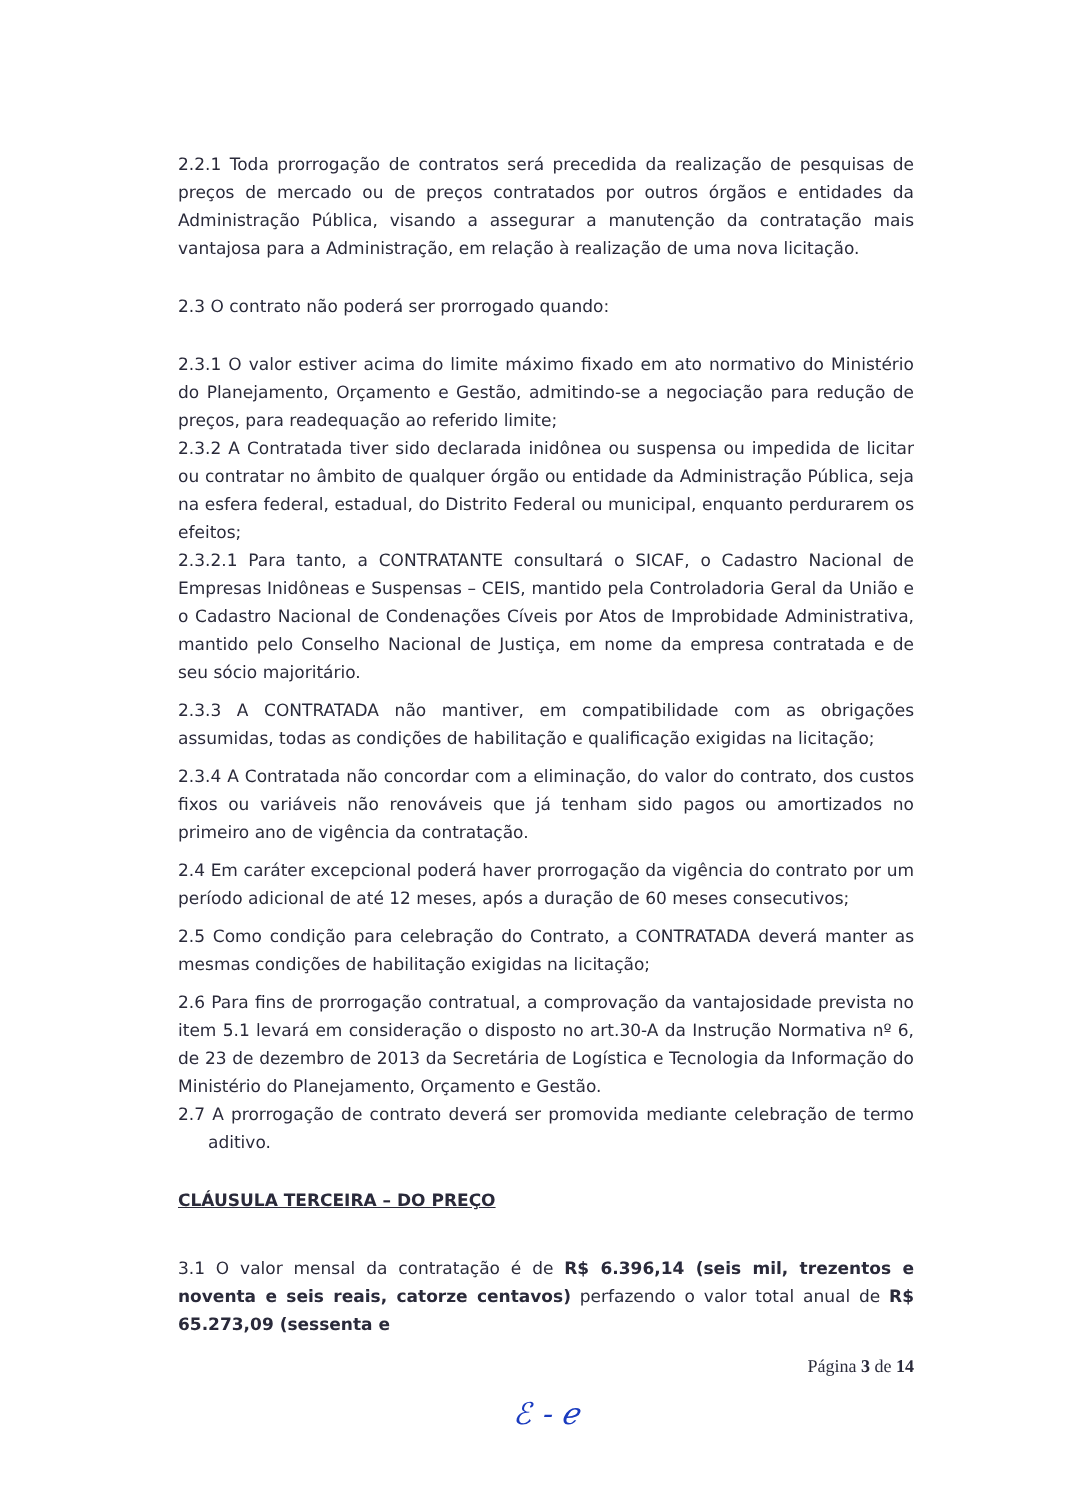2.2.1 Toda prorrogação de contratos será precedida da realização de pesquisas de preços de mercado ou de preços contratados por outros órgãos e entidades da Administração Pública, visando a assegurar a manutenção da contratação mais vantajosa para a Administração, em relação à realização de uma nova licitação.
2.3 O contrato não poderá ser prorrogado quando:
2.3.1 O valor estiver acima do limite máximo fixado em ato normativo do Ministério do Planejamento, Orçamento e Gestão, admitindo-se a negociação para redução de preços, para readequação ao referido limite;
2.3.2 A Contratada tiver sido declarada inidônea ou suspensa ou impedida de licitar ou contratar no âmbito de qualquer órgão ou entidade da Administração Pública, seja na esfera federal, estadual, do Distrito Federal ou municipal, enquanto perdurarem os efeitos;
2.3.2.1 Para tanto, a CONTRATANTE consultará o SICAF, o Cadastro Nacional de Empresas Inidôneas e Suspensas – CEIS, mantido pela Controladoria Geral da União e o Cadastro Nacional de Condenações Cíveis por Atos de Improbidade Administrativa, mantido pelo Conselho Nacional de Justiça, em nome da empresa contratada e de seu sócio majoritário.
2.3.3 A CONTRATADA não mantiver, em compatibilidade com as obrigações assumidas, todas as condições de habilitação e qualificação exigidas na licitação;
2.3.4 A Contratada não concordar com a eliminação, do valor do contrato, dos custos fixos ou variáveis não renováveis que já tenham sido pagos ou amortizados no primeiro ano de vigência da contratação.
2.4 Em caráter excepcional poderá haver prorrogação da vigência do contrato por um período adicional de até 12 meses, após a duração de 60 meses consecutivos;
2.5 Como condição para celebração do Contrato, a CONTRATADA deverá manter as mesmas condições de habilitação exigidas na licitação;
2.6 Para fins de prorrogação contratual, a comprovação da vantajosidade prevista no item 5.1 levará em consideração o disposto no art.30-A da Instrução Normativa nº 6, de 23 de dezembro de 2013 da Secretária de Logística e Tecnologia da Informação do Ministério do Planejamento, Orçamento e Gestão.
2.7 A prorrogação de contrato deverá ser promovida mediante celebração de termo aditivo.
CLÁUSULA TERCEIRA – DO PREÇO
3.1 O valor mensal da contratação é de R$ 6.396,14 (seis mil, trezentos e noventa e seis reais, catorze centavos) perfazendo o valor total anual de R$ 65.273,09 (sessenta e
Página 3 de 14
ℰ - ℯ